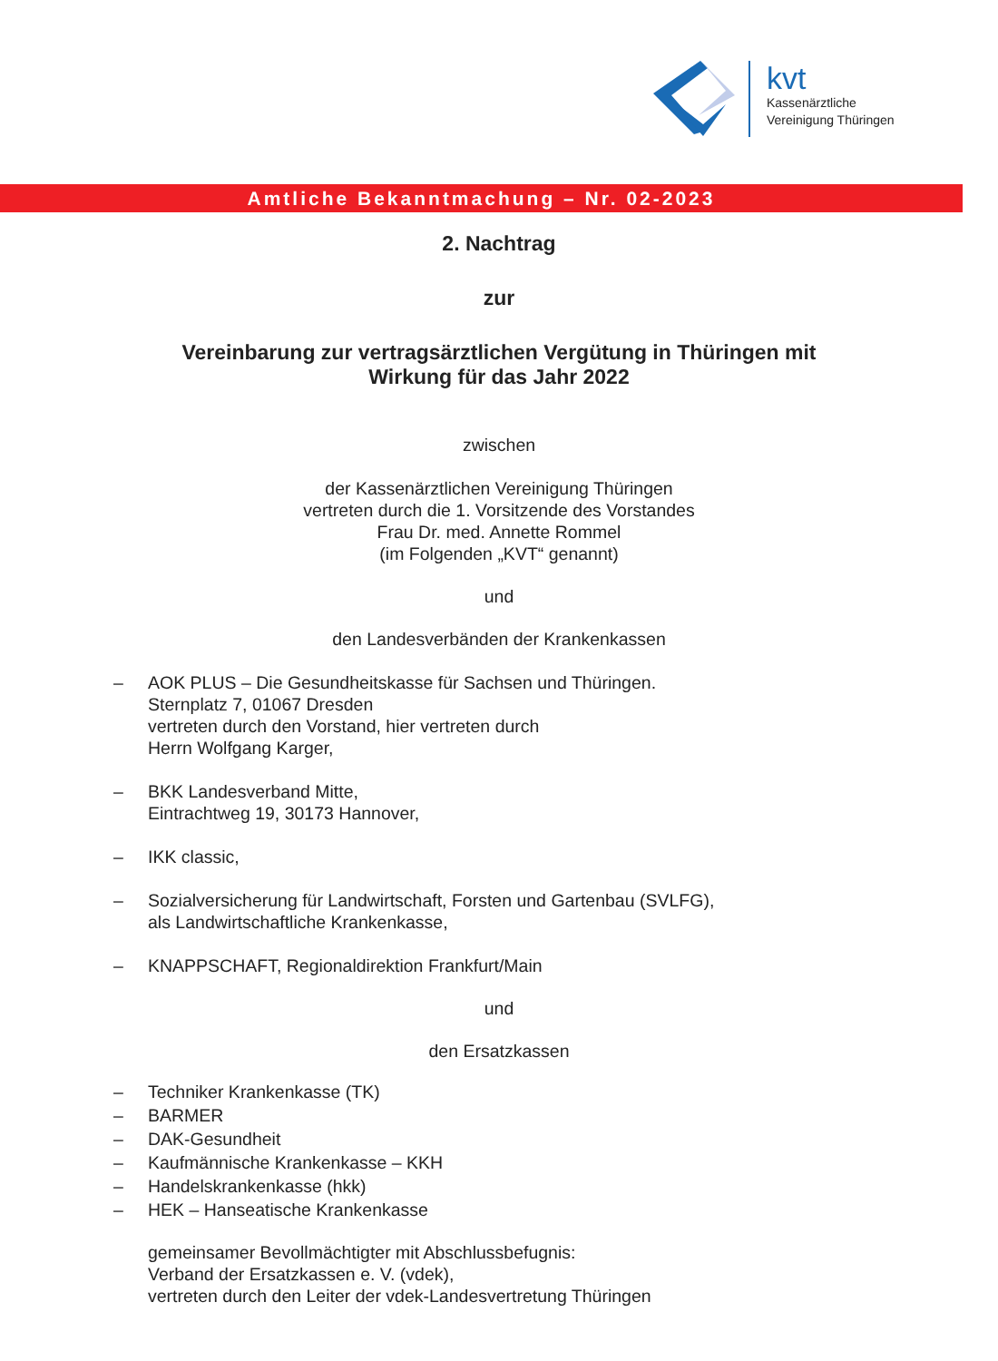kvt
Kassenärztliche
Vereinigung Thüringen
Amtliche Bekanntmachung – Nr. 02-2023
2. Nachtrag
zur
Vereinbarung zur vertragsärztlichen Vergütung in Thüringen mit
Wirkung für das Jahr 2022
zwischen
der Kassenärztlichen Vereinigung Thüringen
vertreten durch die 1. Vorsitzende des Vorstandes
Frau Dr. med. Annette Rommel
(im Folgenden „KVT“ genannt)
und
den Landesverbänden der Krankenkassen
– AOK PLUS – Die Gesundheitskasse für Sachsen und Thüringen.
Sternplatz 7, 01067 Dresden
vertreten durch den Vorstand, hier vertreten durch
Herrn Wolfgang Karger,
– BKK Landesverband Mitte,
Eintrachtweg 19, 30173 Hannover,
– IKK classic,
– Sozialversicherung für Landwirtschaft, Forsten und Gartenbau (SVLFG),
als Landwirtschaftliche Krankenkasse,
– KNAPPSCHAFT, Regionaldirektion Frankfurt/Main
und
den Ersatzkassen
– Techniker Krankenkasse (TK)
– BARMER
– DAK-Gesundheit
– Kaufmännische Krankenkasse – KKH
– Handelskrankenkasse (hkk)
– HEK – Hanseatische Krankenkasse
gemeinsamer Bevollmächtigter mit Abschlussbefugnis:
Verband der Ersatzkassen e. V. (vdek),
vertreten durch den Leiter der vdek-Landesvertretung Thüringen